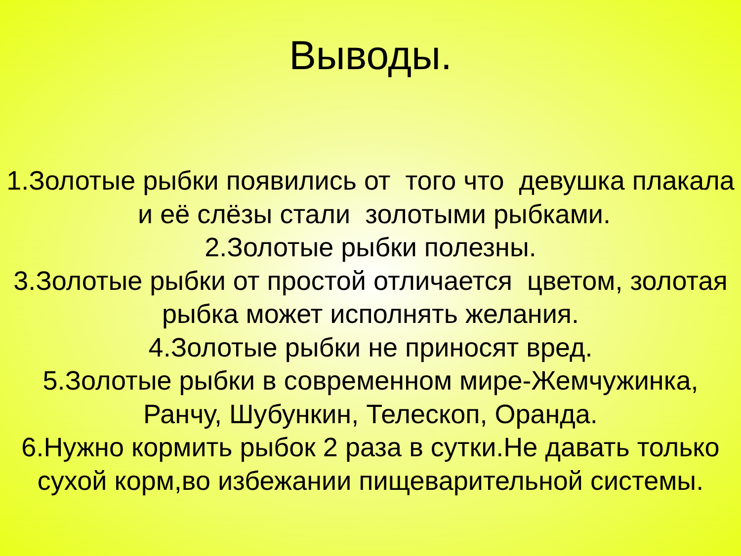Выводы.
1.Золотые рыбки появились от того что девушка плакала и её слёзы стали золотыми рыбками.
2.Золотые рыбки полезны.
3.Золотые рыбки от простой отличается цветом, золотая рыбка может исполнять желания.
4.Золотые рыбки не приносят вред.
5.Золотые рыбки в современном мире-Жемчужинка, Ранчу, Шубункин, Телескоп, Оранда.
6.Нужно кормить рыбок 2 раза в сутки.Не давать только сухой корм,во избежании пищеварительной системы.